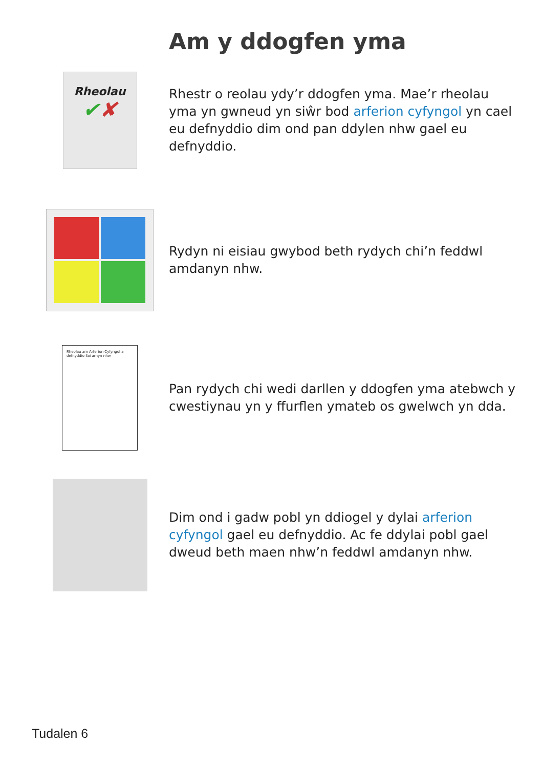Am y ddogfen yma
Rheolau
✔✘
Rhestr o reolau ydy’r ddogfen yma. Mae’r rheolau yma yn gwneud yn siŵr bod arferion cyfyngol yn cael eu defnyddio dim ond pan ddylen nhw gael eu defnyddio.
Rydyn ni eisiau gwybod beth rydych chi’n feddwl amdanyn nhw.
Rheolau am Arferion Cyfyngol a defnyddio llai arnyn nhw
Pan rydych chi wedi darllen y ddogfen yma atebwch y cwestiynau yn y ffurflen ymateb os gwelwch yn dda.
Dim ond i gadw pobl yn ddiogel y dylai arferion cyfyngol gael eu defnyddio. Ac fe ddylai pobl gael dweud beth maen nhw’n feddwl amdanyn nhw.
Tudalen 6